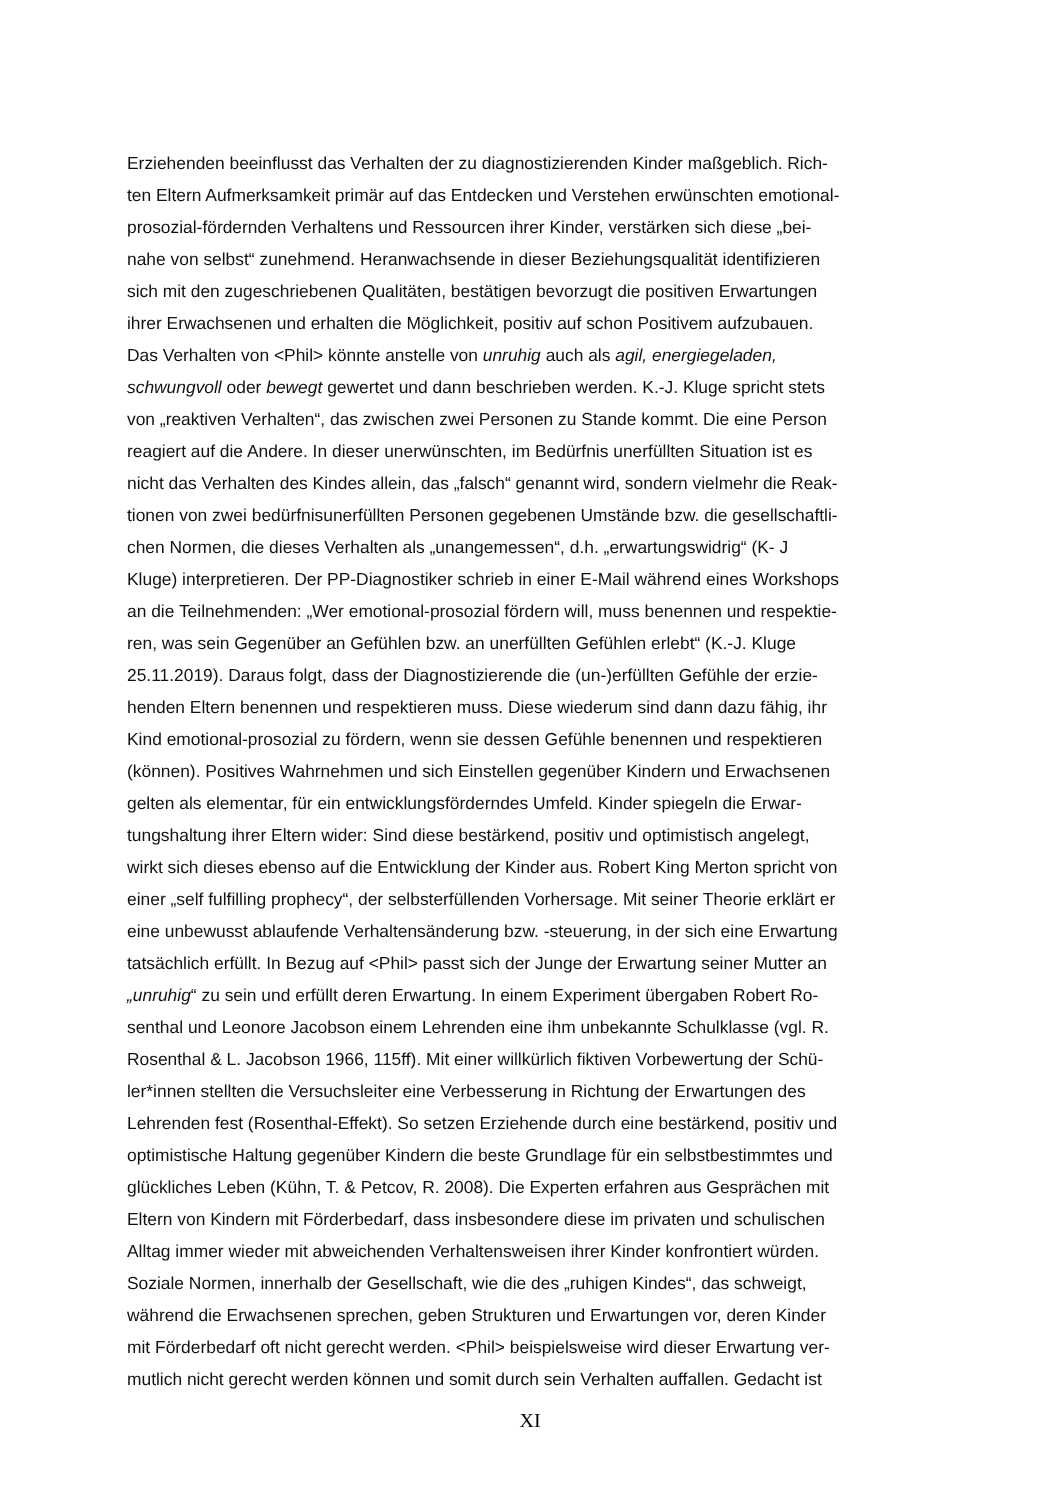Erziehenden beeinflusst das Verhalten der zu diagnostizierenden Kinder maßgeblich. Rich-
ten Eltern Aufmerksamkeit primär auf das Entdecken und Verstehen erwünschten emotional-
prosozial-fördernden Verhaltens und Ressourcen ihrer Kinder, verstärken sich diese „bei-
nahe von selbst“ zunehmend. Heranwachsende in dieser Beziehungsqualität identifizieren
sich mit den zugeschriebenen Qualitäten, bestätigen bevorzugt die positiven Erwartungen
ihrer Erwachsenen und erhalten die Möglichkeit, positiv auf schon Positivem aufzubauen.
Das Verhalten von <Phil> könnte anstelle von unruhig auch als agil, energiegeladen,
schwungvoll oder bewegt gewertet und dann beschrieben werden. K.-J. Kluge spricht stets
von „reaktiven Verhalten“, das zwischen zwei Personen zu Stande kommt. Die eine Person
reagiert auf die Andere. In dieser unerwünschten, im Bedürfnis unerfüllten Situation ist es
nicht das Verhalten des Kindes allein, das „falsch“ genannt wird, sondern vielmehr die Reak-
tionen von zwei bedürfnisunerfüllten Personen gegebenen Umstände bzw. die gesellschaftli-
chen Normen, die dieses Verhalten als „unangemessen“, d.h. „erwartungswidrig“ (K- J
Kluge) interpretieren. Der PP-Diagnostiker schrieb in einer E-Mail während eines Workshops
an die Teilnehmenden: „Wer emotional-prosozial fördern will, muss benennen und respektie-
ren, was sein Gegenüber an Gefühlen bzw. an unerfüllten Gefühlen erlebt“ (K.-J. Kluge
25.11.2019). Daraus folgt, dass der Diagnostizierende die (un-)erfüllten Gefühle der erzie-
henden Eltern benennen und respektieren muss. Diese wiederum sind dann dazu fähig, ihr
Kind emotional-prosozial zu fördern, wenn sie dessen Gefühle benennen und respektieren
(können). Positives Wahrnehmen und sich Einstellen gegenüber Kindern und Erwachsenen
gelten als elementar, für ein entwicklungsförderndes Umfeld. Kinder spiegeln die Erwar-
tungshaltung ihrer Eltern wider: Sind diese bestärkend, positiv und optimistisch angelegt,
wirkt sich dieses ebenso auf die Entwicklung der Kinder aus. Robert King Merton spricht von
einer „self fulfilling prophecy“, der selbsterfüllenden Vorhersage. Mit seiner Theorie erklärt er
eine unbewusst ablaufende Verhaltensänderung bzw. -steuerung, in der sich eine Erwartung
tatsächlich erfüllt. In Bezug auf <Phil> passt sich der Junge der Erwartung seiner Mutter an
„unruhig“ zu sein und erfüllt deren Erwartung. In einem Experiment übergaben Robert Ro-
senthal und Leonore Jacobson einem Lehrenden eine ihm unbekannte Schulklasse (vgl. R.
Rosenthal & L. Jacobson 1966, 115ff). Mit einer willkürlich fiktiven Vorbewertung der Schü-
ler*innen stellten die Versuchsleiter eine Verbesserung in Richtung der Erwartungen des
Lehrenden fest (Rosenthal-Effekt). So setzen Erziehende durch eine bestärkend, positiv und
optimistische Haltung gegenüber Kindern die beste Grundlage für ein selbstbestimmtes und
glückliches Leben (Kühn, T. & Petcov, R. 2008). Die Experten erfahren aus Gesprächen mit
Eltern von Kindern mit Förderbedarf, dass insbesondere diese im privaten und schulischen
Alltag immer wieder mit abweichenden Verhaltensweisen ihrer Kinder konfrontiert würden.
Soziale Normen, innerhalb der Gesellschaft, wie die des „ruhigen Kindes“, das schweigt,
während die Erwachsenen sprechen, geben Strukturen und Erwartungen vor, deren Kinder
mit Förderbedarf oft nicht gerecht werden. <Phil> beispielsweise wird dieser Erwartung ver-
mutlich nicht gerecht werden können und somit durch sein Verhalten auffallen. Gedacht ist
XI